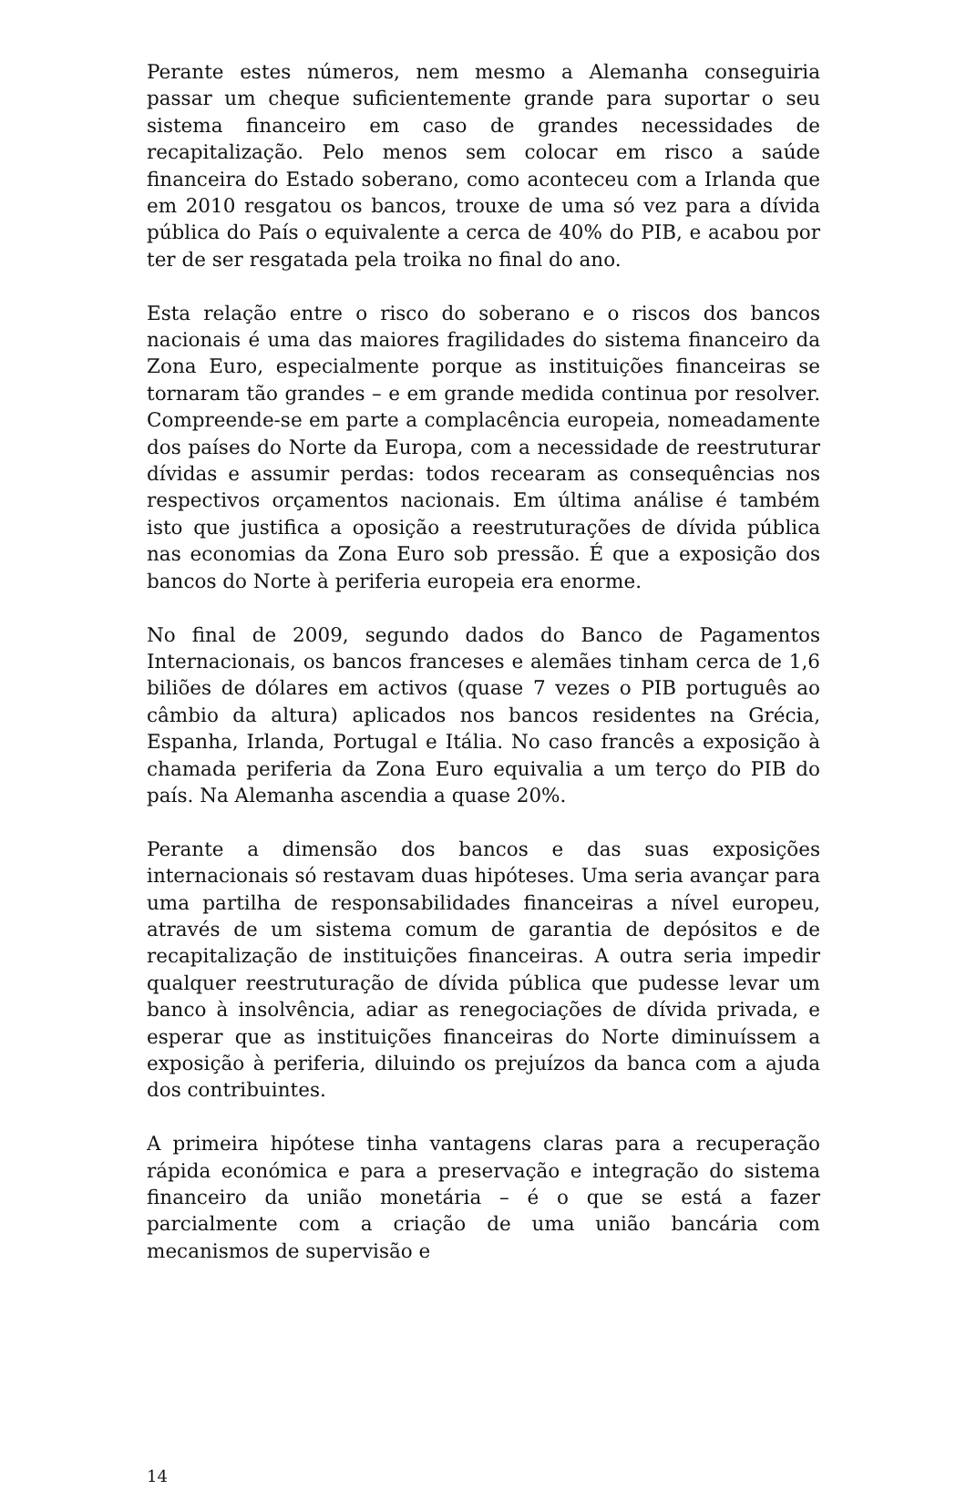Perante estes números, nem mesmo a Alemanha conseguiria passar um cheque suficientemente grande para suportar o seu sistema financeiro em caso de grandes necessidades de recapitalização. Pelo menos sem colocar em risco a saúde financeira do Estado soberano, como aconteceu com a Irlanda que em 2010 resgatou os bancos, trouxe de uma só vez para a dívida pública do País o equivalente a cerca de 40% do PIB, e acabou por ter de ser resgatada pela troika no final do ano.
Esta relação entre o risco do soberano e o riscos dos bancos nacionais é uma das maiores fragilidades do sistema financeiro da Zona Euro, especialmente porque as instituições financeiras se tornaram tão grandes – e em grande medida continua por resolver. Compreende-se em parte a complacência europeia, nomeadamente dos países do Norte da Europa, com a necessidade de reestruturar dívidas e assumir perdas: todos recearam as consequências nos respectivos orçamentos nacionais. Em última análise é também isto que justifica a oposição a reestruturações de dívida pública nas economias da Zona Euro sob pressão. É que a exposição dos bancos do Norte à periferia europeia era enorme.
No final de 2009, segundo dados do Banco de Pagamentos Internacionais, os bancos franceses e alemães tinham cerca de 1,6 biliões de dólares em activos (quase 7 vezes o PIB português ao câmbio da altura) aplicados nos bancos residentes na Grécia, Espanha, Irlanda, Portugal e Itália. No caso francês a exposição à chamada periferia da Zona Euro equivalia a um terço do PIB do país. Na Alemanha ascendia a quase 20%.
Perante a dimensão dos bancos e das suas exposições internacionais só restavam duas hipóteses. Uma seria avançar para uma partilha de responsabilidades financeiras a nível europeu, através de um sistema comum de garantia de depósitos e de recapitalização de instituições financeiras. A outra seria impedir qualquer reestruturação de dívida pública que pudesse levar um banco à insolvência, adiar as renegociações de dívida privada, e esperar que as instituições financeiras do Norte diminuíssem a exposição à periferia, diluindo os prejuízos da banca com a ajuda dos contribuintes.
A primeira hipótese tinha vantagens claras para a recuperação rápida económica e para a preservação e integração do sistema financeiro da união monetária – é o que se está a fazer parcialmente com a criação de uma união bancária com mecanismos de supervisão e
14